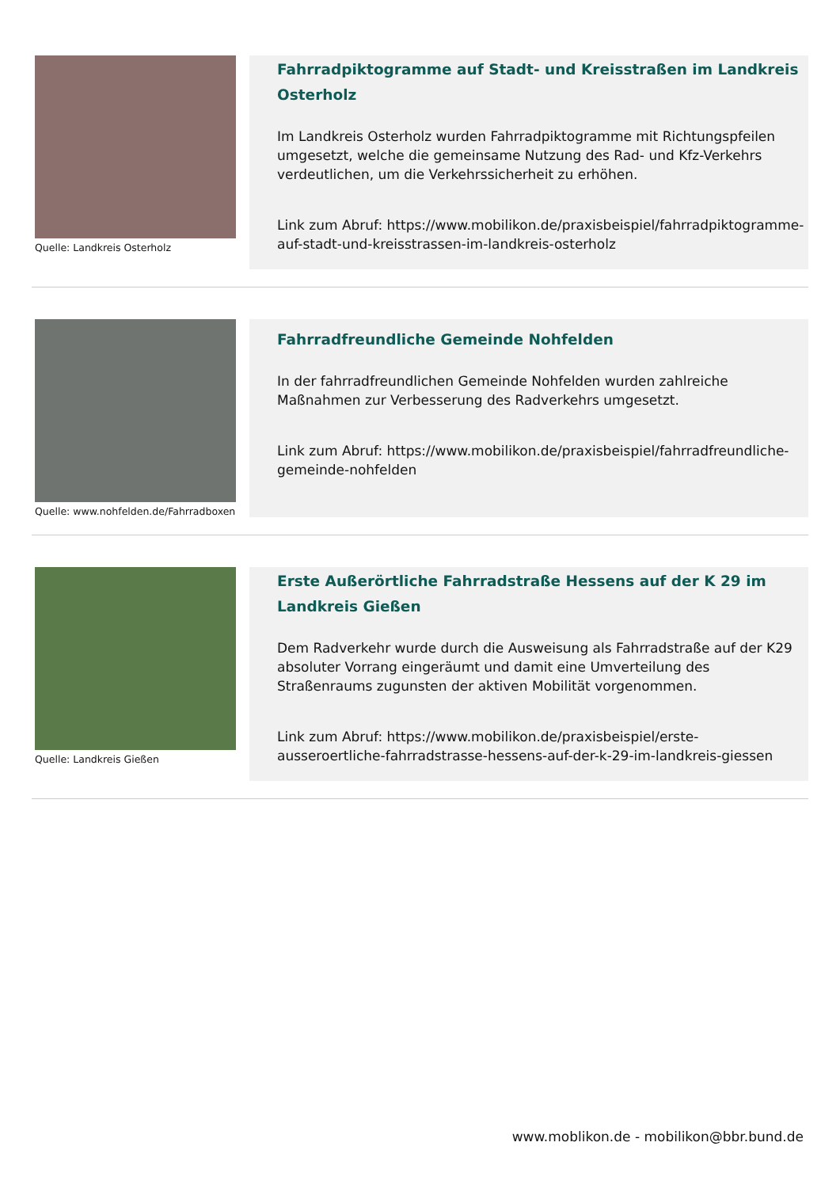Quelle: Landkreis Osterholz
Fahrradpiktogramme auf Stadt- und Kreisstraßen im Landkreis Osterholz
Im Landkreis Osterholz wurden Fahrradpiktogramme mit Richtungspfeilen umgesetzt, welche die gemeinsame Nutzung des Rad- und Kfz-Verkehrs verdeutlichen, um die Verkehrssicherheit zu erhöhen.
Link zum Abruf: https://www.mobilikon.de/praxisbeispiel/fahrradpiktogramme-auf-stadt-und-kreisstrassen-im-landkreis-osterholz
Quelle: www.nohfelden.de/Fahrradboxen
Fahrradfreundliche Gemeinde Nohfelden
In der fahrradfreundlichen Gemeinde Nohfelden wurden zahlreiche Maßnahmen zur Verbesserung des Radverkehrs umgesetzt.
Link zum Abruf: https://www.mobilikon.de/praxisbeispiel/fahrradfreundliche-gemeinde-nohfelden
Quelle: Landkreis Gießen
Erste Außerörtliche Fahrradstraße Hessens auf der K 29 im Landkreis Gießen
Dem Radverkehr wurde durch die Ausweisung als Fahrradstraße auf der K29 absoluter Vorrang eingeräumt und damit eine Umverteilung des Straßenraums zugunsten der aktiven Mobilität vorgenommen.
Link zum Abruf: https://www.mobilikon.de/praxisbeispiel/erste-ausseroertliche-fahrradstrasse-hessens-auf-der-k-29-im-landkreis-giessen
www.moblikon.de - mobilikon@bbr.bund.de